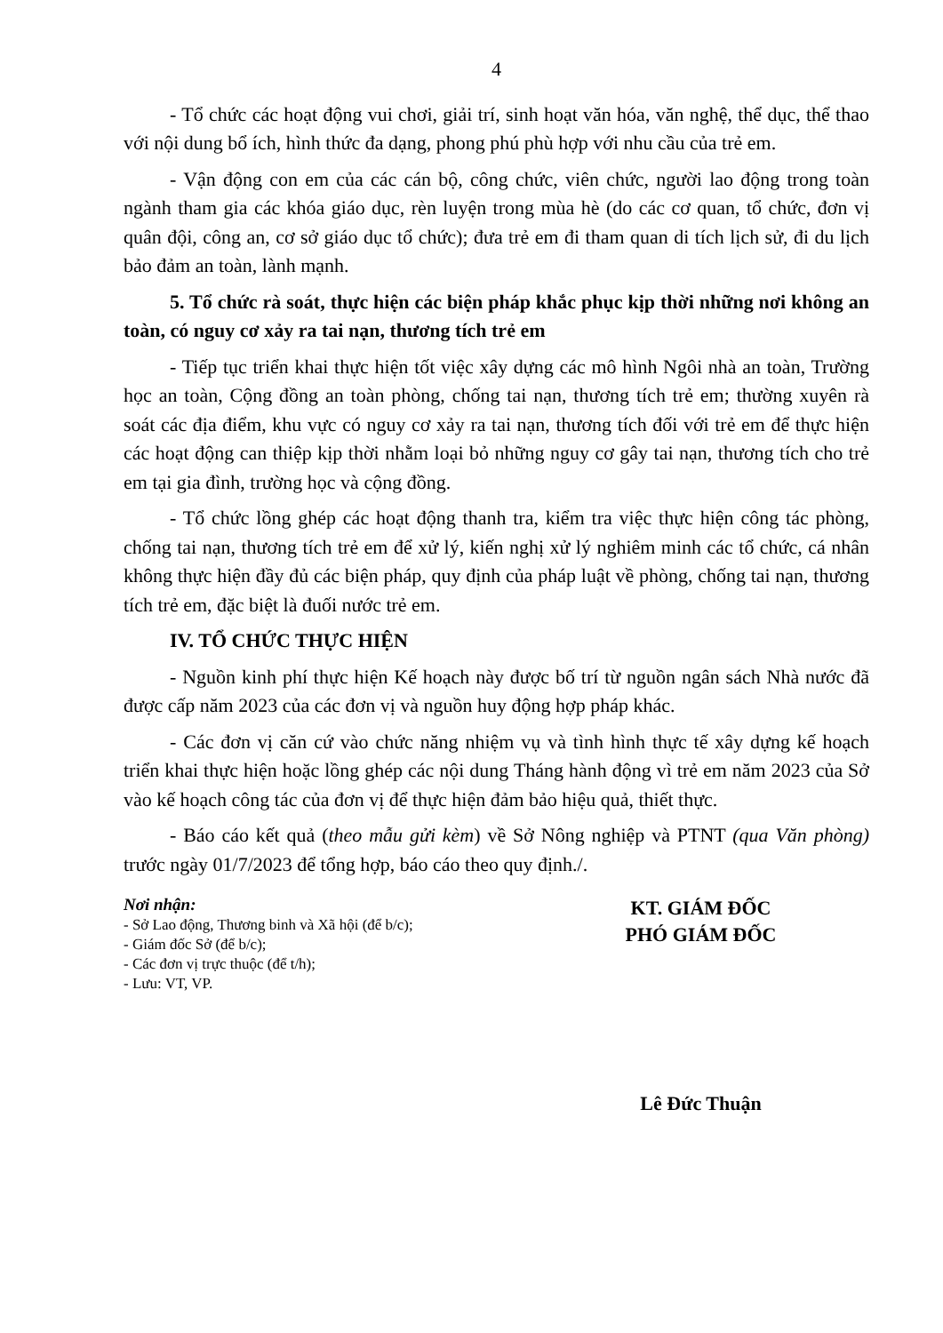4
- Tổ chức các hoạt động vui chơi, giải trí, sinh hoạt văn hóa, văn nghệ, thể dục, thể thao với nội dung bổ ích, hình thức đa dạng, phong phú phù hợp với nhu cầu của trẻ em.
- Vận động con em của các cán bộ, công chức, viên chức, người lao động trong toàn ngành tham gia các khóa giáo dục, rèn luyện trong mùa hè (do các cơ quan, tổ chức, đơn vị quân đội, công an, cơ sở giáo dục tổ chức); đưa trẻ em đi tham quan di tích lịch sử, đi du lịch bảo đảm an toàn, lành mạnh.
5. Tổ chức rà soát, thực hiện các biện pháp khắc phục kịp thời những nơi không an toàn, có nguy cơ xảy ra tai nạn, thương tích trẻ em
- Tiếp tục triển khai thực hiện tốt việc xây dựng các mô hình Ngôi nhà an toàn, Trường học an toàn, Cộng đồng an toàn phòng, chống tai nạn, thương tích trẻ em; thường xuyên rà soát các địa điểm, khu vực có nguy cơ xảy ra tai nạn, thương tích đối với trẻ em để thực hiện các hoạt động can thiệp kịp thời nhằm loại bỏ những nguy cơ gây tai nạn, thương tích cho trẻ em tại gia đình, trường học và cộng đồng.
- Tổ chức lồng ghép các hoạt động thanh tra, kiểm tra việc thực hiện công tác phòng, chống tai nạn, thương tích trẻ em để xử lý, kiến nghị xử lý nghiêm minh các tổ chức, cá nhân không thực hiện đầy đủ các biện pháp, quy định của pháp luật về phòng, chống tai nạn, thương tích trẻ em, đặc biệt là đuối nước trẻ em.
IV. TỔ CHỨC THỰC HIỆN
- Nguồn kinh phí thực hiện Kế hoạch này được bố trí từ nguồn ngân sách Nhà nước đã được cấp năm 2023 của các đơn vị và nguồn huy động hợp pháp khác.
- Các đơn vị căn cứ vào chức năng nhiệm vụ và tình hình thực tế xây dựng kế hoạch triển khai thực hiện hoặc lồng ghép các nội dung Tháng hành động vì trẻ em năm 2023 của Sở vào kế hoạch công tác của đơn vị để thực hiện đảm bảo hiệu quả, thiết thực.
- Báo cáo kết quả (theo mẫu gửi kèm) về Sở Nông nghiệp và PTNT (qua Văn phòng) trước ngày 01/7/2023 để tổng hợp, báo cáo theo quy định./.
Nơi nhận:
- Sở Lao động, Thương binh và Xã hội (để b/c);
- Giám đốc Sở (để b/c);
- Các đơn vị trực thuộc (để t/h);
- Lưu: VT, VP.
KT. GIÁM ĐỐC
PHÓ GIÁM ĐỐC
Lê Đức Thuận